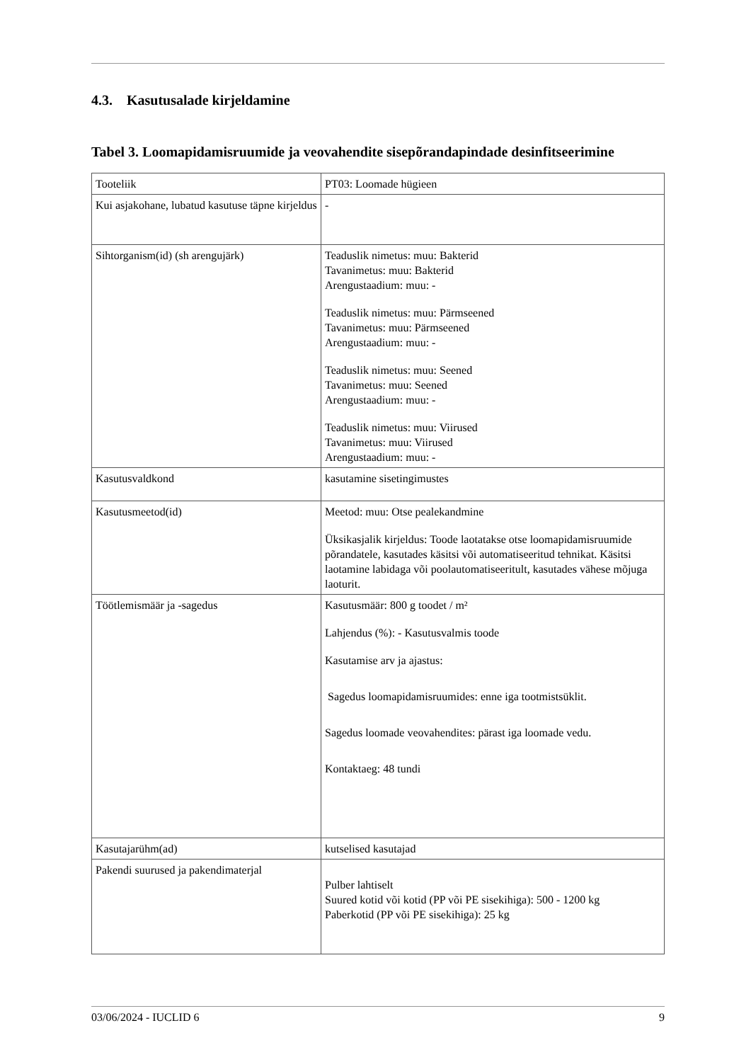4.3. Kasutusalade kirjeldamine
Tabel 3. Loomapidamisruumide ja veovahendite sisepõrandapindade desinfitseerimine
| Tooteliik | PT03: Loomade hügieen |
| Kui asjakohane, lubatud kasutuse täpne kirjeldus | - |
| Sihtorganism(id) (sh arengujärk) | Teaduslik nimetus: muu: Bakterid Tavanimetus: muu: Bakterid Arengustaadium: muu: - Teaduslik nimetus: muu: Pärmseened Tavanimetus: muu: Pärmseened Arengustaadium: muu: - Teaduslik nimetus: muu: Seened Tavanimetus: muu: Seened Arengustaadium: muu: - Teaduslik nimetus: muu: Viirused Tavanimetus: muu: Viirused Arengustaadium: muu: - |
| Kasutusvaldkond | kasutamine sisetingimustes |
| Kasutusmeetod(id) | Meetod: muu: Otse pealekandmine Üksikasjalik kirjeldus: Toode laotatakse otse loomapidamisruumide põrandatele, kasutades käsitsi või automatiseeritud tehnikat. Käsitsi laotamine labidaga või poolautomatiseeritult, kasutades vähese mõjuga laoturit. |
| Töötlemismäär ja -sagedus | Kasutusmäär: 800 g toodet / m² Lahjendus (%): - Kasutusvalmis toode Kasutamise arv ja ajastus: Sagedus loomapidamisruumides: enne iga tootmistsüklit. Sagedus loomade veovahendites: pärast iga loomade vedu. Kontaktaeg: 48 tundi |
| Kasutajarühm(ad) | kutselised kasutajad |
| Pakendi suurused ja pakendimaterjal | Pulber lahtiselt Suured kotid või kotid (PP või PE sisekihiga): 500 - 1200 kg Paberkotid (PP või PE sisekihiga): 25 kg |
03/06/2024 - IUCLID 6 9